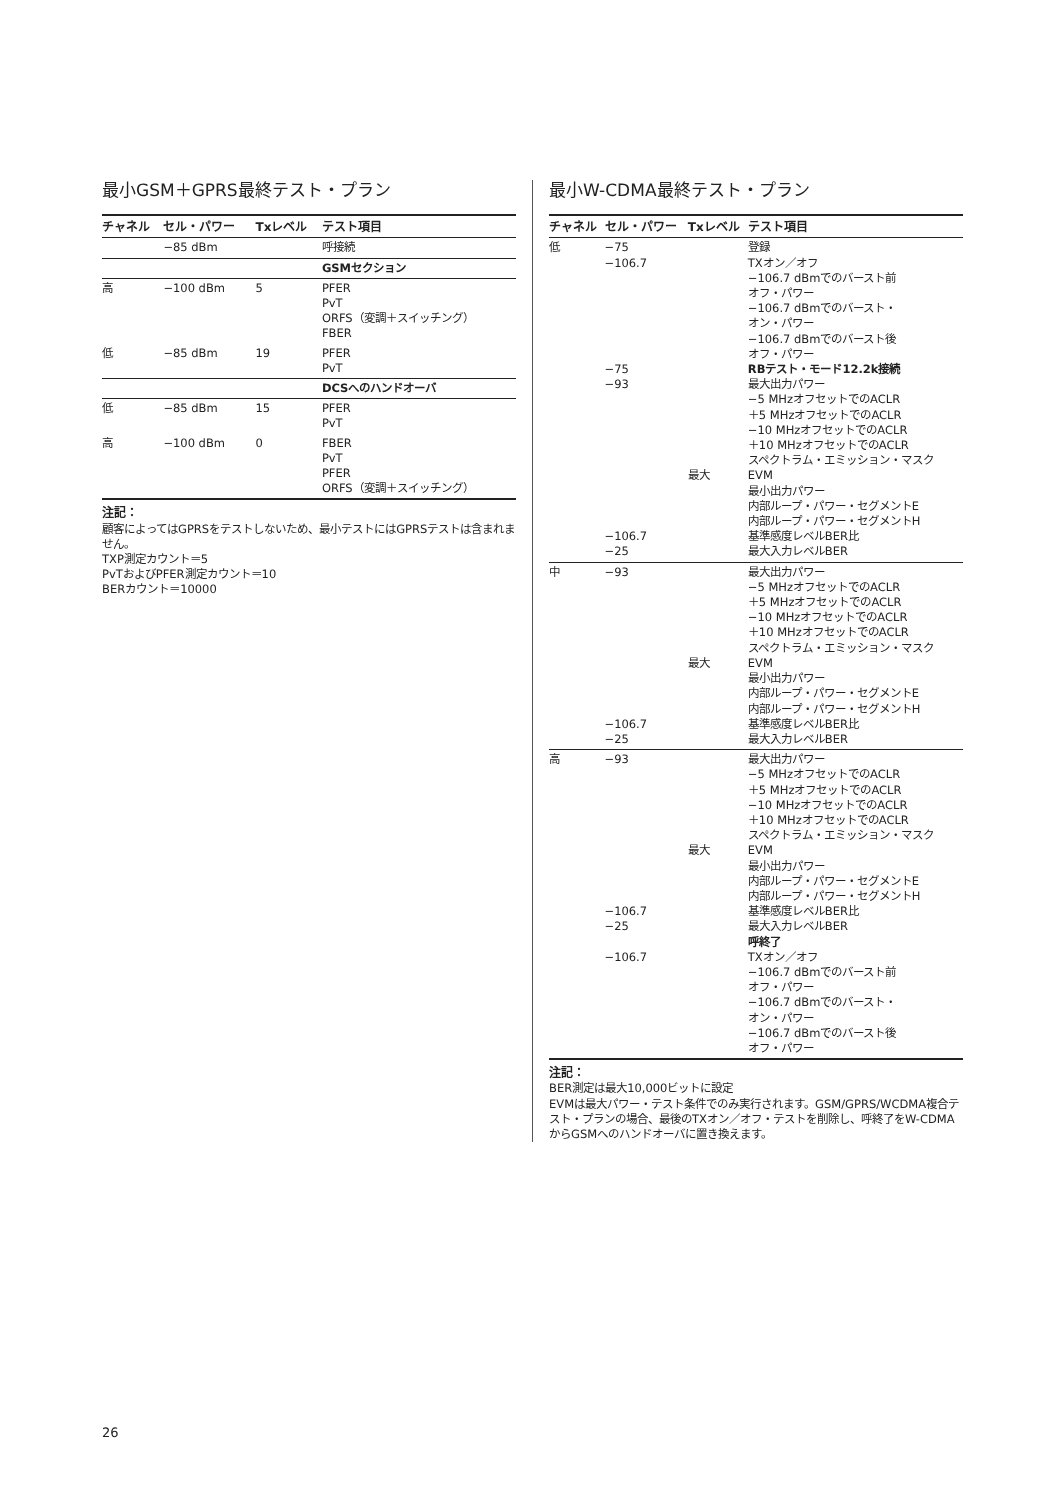最小GSM＋GPRS最終テスト・プラン
| チャネル | セル・パワー | Txレベル | テスト項目 |
| --- | --- | --- | --- |
| | −85 dBm | | 呼接続 |
| | | | GSMセクション |
| 高 | −100 dBm | 5 | PFER PvT ORFS（変調＋スイッチング） FBER |
| 低 | −85 dBm | 19 | PFER PvT |
| | | | DCSへのハンドオーバ |
| 低 | −85 dBm | 15 | PFER PvT |
| 高 | −100 dBm | 0 | FBER PvT PFER ORFS（変調＋スイッチング） |
注記：
顧客によってはGPRSをテストしないため、最小テストにはGPRSテストは含まれません。
TXP測定カウント＝5
PvTおよびPFER測定カウント＝10
BERカウント＝10000
最小W-CDMA最終テスト・プラン
| チャネル | セル・パワー | Txレベル | テスト項目 |
| --- | --- | --- | --- |
| 低 | −75 −106.7 −75 −93 −106.7 −25 | 最大 | 登録 TXオン／オフ −106.7 dBmでのバースト前 オフ・パワー −106.7 dBmでのバースト・ オン・パワー −106.7 dBmでのバースト後 オフ・パワー RBテスト・モード12.2k接続 最大出力パワー −5 MHzオフセットでのACLR ＋5 MHzオフセットでのACLR −10 MHzオフセットでのACLR ＋10 MHzオフセットでのACLR スペクトラム・エミッション・マスク EVM 最小出力パワー 内部ループ・パワー・セグメントE 内部ループ・パワー・セグメントH 基準感度レベルBER比 最大入力レベルBER |
| 中 | −93 −106.7 −25 | 最大 | 最大出力パワー −5 MHzオフセットでのACLR ＋5 MHzオフセットでのACLR −10 MHzオフセットでのACLR ＋10 MHzオフセットでのACLR スペクトラム・エミッション・マスク EVM 最小出力パワー 内部ループ・パワー・セグメントE 内部ループ・パワー・セグメントH 基準感度レベルBER比 最大入力レベルBER |
| 高 | −93 −106.7 −25 −106.7 | 最大 | 最大出力パワー −5 MHzオフセットでのACLR ＋5 MHzオフセットでのACLR −10 MHzオフセットでのACLR ＋10 MHzオフセットでのACLR スペクトラム・エミッション・マスク EVM 最小出力パワー 内部ループ・パワー・セグメントE 内部ループ・パワー・セグメントH 基準感度レベルBER比 最大入力レベルBER 呼終了 TXオン／オフ −106.7 dBmでのバースト前 オフ・パワー −106.7 dBmでのバースト・ オン・パワー −106.7 dBmでのバースト後 オフ・パワー |
注記：
BER測定は最大10,000ビットに設定
EVMは最大パワー・テスト条件でのみ実行されます。GSM/GPRS/WCDMA複合テスト・プランの場合、最後のTXオン／オフ・テストを削除し、呼終了をW-CDMAからGSMへのハンドオーバに置き換えます。
26